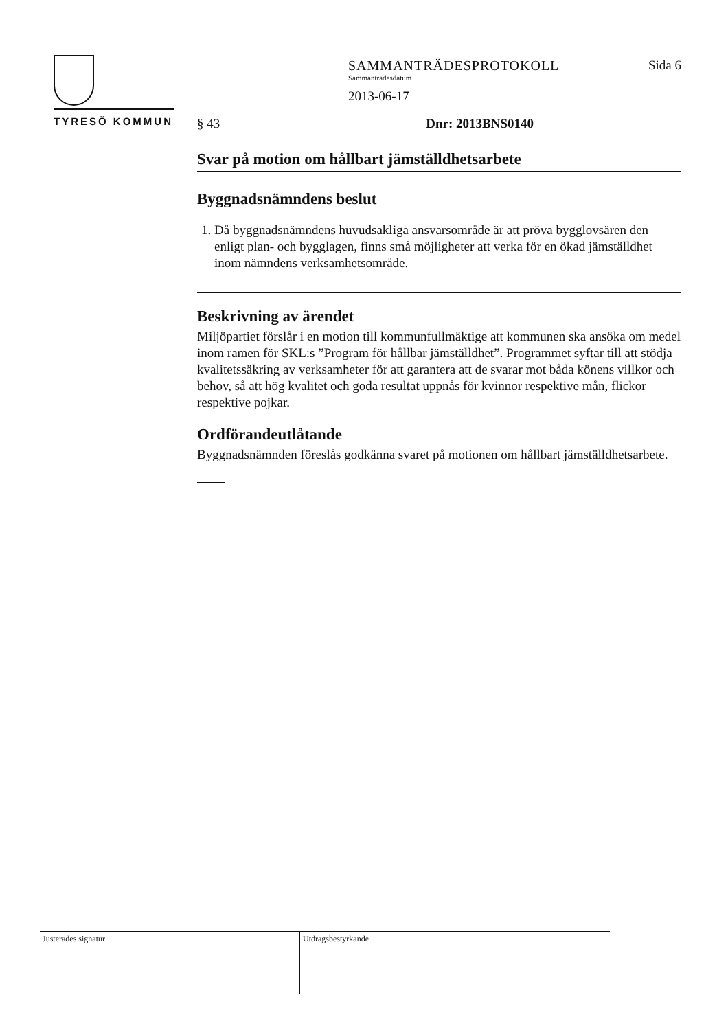TYRESÖ KOMMUN
SAMMANTRÄDESPROTOKOLL
Sammanträdesdatum
2013-06-17
Sida 6
§ 43 Dnr: 2013BNS0140
Svar på motion om hållbart jämställdhetsarbete
Byggnadsnämndens beslut
1. Då byggnadsnämndens huvudsakliga ansvarsområde är att pröva bygglovsären den enligt plan- och bygglagen, finns små möjligheter att verka för en ökad jämställdhet inom nämndens verksamhetsområde.
Beskrivning av ärendet
Miljöpartiet förslår i en motion till kommunfullmäktige att kommunen ska ansöka om medel inom ramen för SKL:s ”Program för hållbar jämställdhet”. Programmet syftar till att stödja kvalitetssäkring av verksamheter för att garantera att de svarar mot båda könens villkor och behov, så att hög kvalitet och goda resultat uppnås för kvinnor respektive mån, flickor respektive pojkar.
Ordförandeutlåtande
Byggnadsnämnden föreslås godkänna svaret på motionen om hållbart jämställdhetsarbete.
Justerades signatur Utdragsbestyrkande